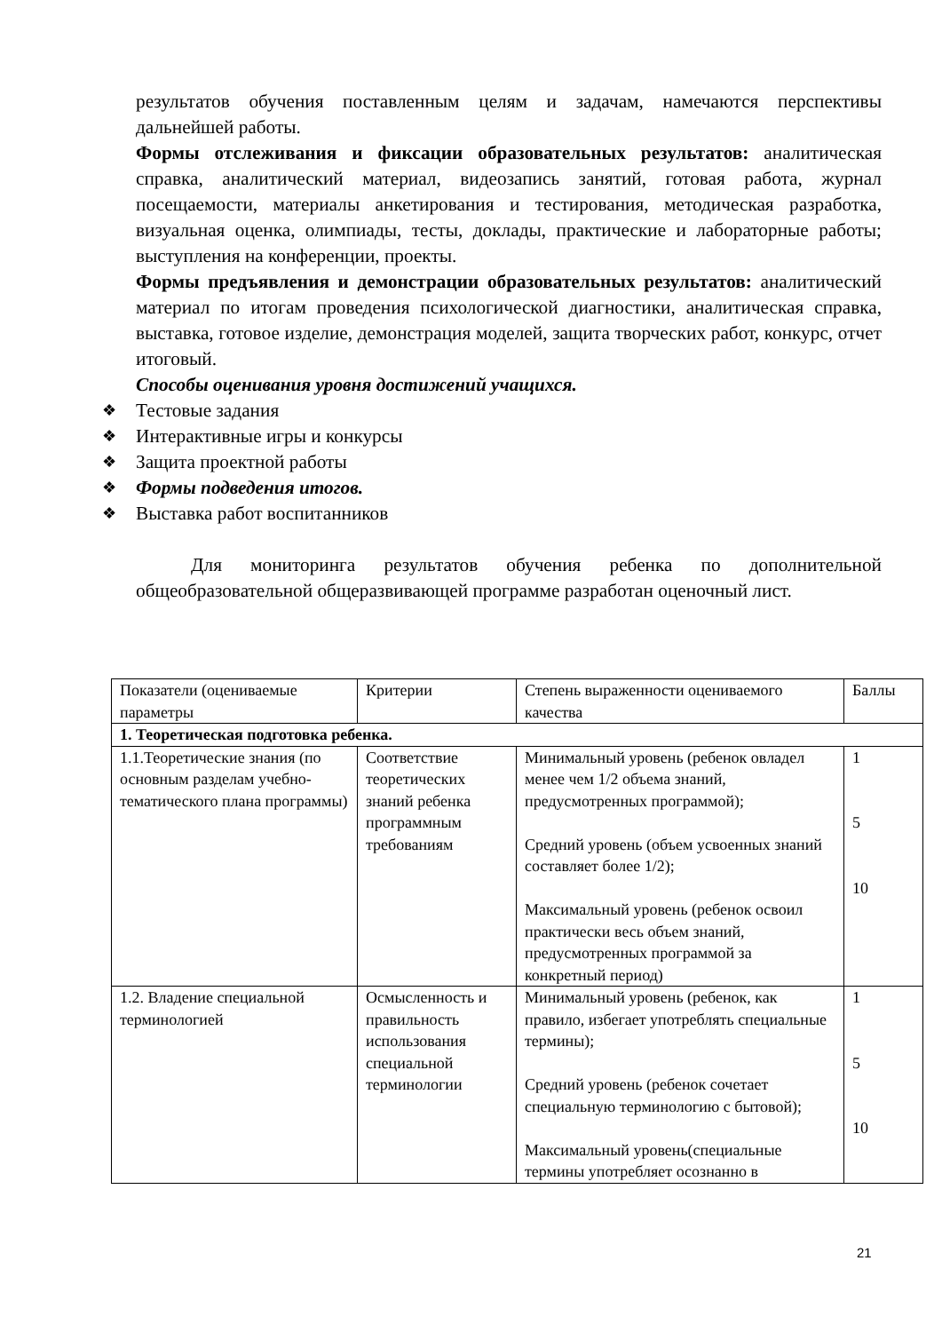результатов обучения поставленным целям и задачам, намечаются перспективы дальнейшей работы.
Формы отслеживания и фиксации образовательных результатов: аналитическая справка, аналитический материал, видеозапись занятий, готовая работа, журнал посещаемости, материалы анкетирования и тестирования, методическая разработка, визуальная оценка, олимпиады, тесты, доклады, практические и лабораторные работы; выступления на конференции, проекты.
Формы предъявления и демонстрации образовательных результатов: аналитический материал по итогам проведения психологической диагностики, аналитическая справка, выставка, готовое изделие, демонстрация моделей, защита творческих работ, конкурс, отчет итоговый.
Способы оценивания уровня достижений учащихся.
❖ Тестовые задания
❖ Интерактивные игры и конкурсы
❖ Защита проектной работы
❖ Формы подведения итогов.
❖ Выставка работ воспитанников
Для мониторинга результатов обучения ребенка по дополнительной общеобразовательной общеразвивающей программе разработан оценочный лист.
| Показатели (оцениваемые параметры | Критерии | Степень выраженности оцениваемого качества | Баллы |
| 1. Теоретическая подготовка ребенка. | | | |
| 1.1.Теоретические знания (по основным разделам учебно-тематического плана программы) | Соответствие теоретических знаний ребенка программным требованиям | Минимальный уровень (ребенок овладел менее чем 1/2 объема знаний, предусмотренных программой); Средний уровень (объем усвоенных знаний составляет более 1/2); Максимальный уровень (ребенок освоил практически весь объем знаний, предусмотренных программой за конкретный период) | 1 5 10 |
| 1.2. Владение специальной терминологией | Осмысленность и правильность использования специальной терминологии | Минимальный уровень (ребенок, как правило, избегает употреблять специальные термины); Средний уровень (ребенок сочетает специальную терминологию с бытовой); Максимальный уровень(специальные термины употребляет осознанно в | 1 5 10 |
21